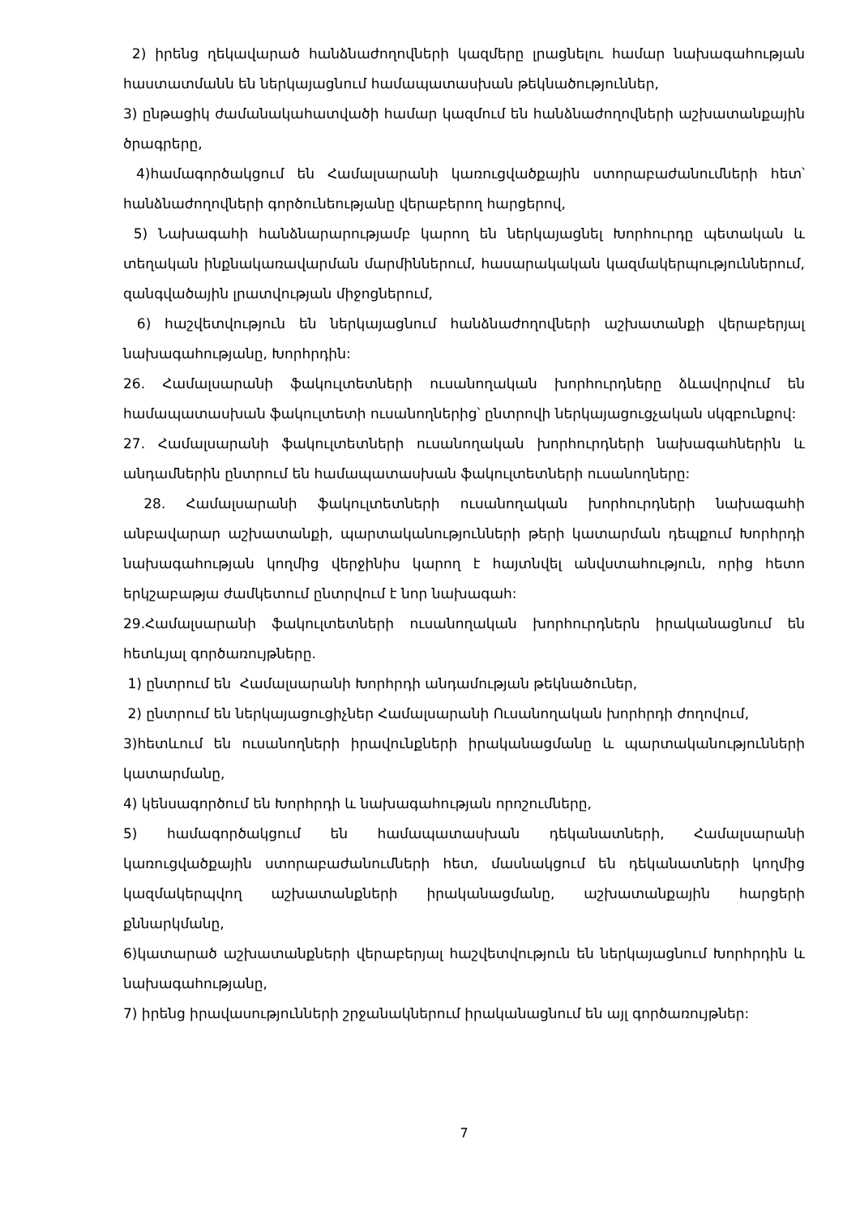2) իրենց ղեկավարած հանձնաժողովների կազմերը լրացնելու համար նախագահության հաստատմանն են ներկայացնում համապատասխան թեկնածություններ,
3) ընթացիկ ժամանակահատվածի համար կազմում են հանձնաժողովների աշխատանքային ծրագրերը,
4)համագործակցում են Համալսարանի կառուցվածքային ստորաբաժանումների հետ՝ հանձնաժողովների գործունեությանը վերաբերող հարցերով,
5) Նախագահի հանձնարարությամբ կարող են ներկայացնել Խորհուրդը պետական և տեղական ինքնակառավարման մարմիններում, հասարակական կազմակերպություններում, զանգվածային լրատվության միջոցներում,
6) հաշվետվություն են ներկայացնում հանձնաժողովների աշխատանքի վերաբերյալ նախագահությանը, Խորհրդին:
26. Համալսարանի ֆակուլտետների ուսանողական խորհուրդները ձևավորվում են համապատասխան ֆակուլտետի ուսանողներից՝ ընտրովի ներկայացուցչական սկզբունքով:
27. Համալսարանի ֆակուլտետների ուսանողական խորհուրդների նախագահներին և անդամներին ընտրում են համապատասխան ֆակուլտետների ուսանողները:
28. Համալսարանի ֆակուլտետների ուսանողական խորհուրդների նախագահի անբավարար աշխատանքի, պարտականությունների թերի կատարման դեպքում Խորհրդի նախագահության կողմից վերջինիս կարող է հայտնվել անվստահություն, որից հետո երկշաբաթյա ժամկետում ընտրվում է նոր նախագահ:
29.Համալսարանի ֆակուլտետների ուսանողական խորհուրդներն իրականացնում են հետևյալ գործառույթները.
1) ընտրում են Համալսարանի Խորհրդի անդամության թեկնածուներ,
2) ընտրում են ներկայացուցիչներ Համալսարանի Ուսանողական խորհրդի ժողովում,
3)հետևում են ուսանողների իրավունքների իրականացմանը և պարտականությունների կատարմանը,
4) կենսագործում են Խորհրդի և նախագահության որոշումները,
5) համագործակցում են համապատասխան դեկանատների, Համալսարանի կառուցվածքային ստորաբաժանումների հետ, մասնակցում են դեկանատների կողմից կազմակերպվող աշխատանքների իրականացմանը, աշխատանքային հարցերի քննարկմանը,
6)կատարած աշխատանքների վերաբերյալ հաշվետվություն են ներկայացնում Խորհրդին և նախագահությանը,
7) իրենց իրավասությունների շրջանակներում իրականացնում են այլ գործառույթներ:
7